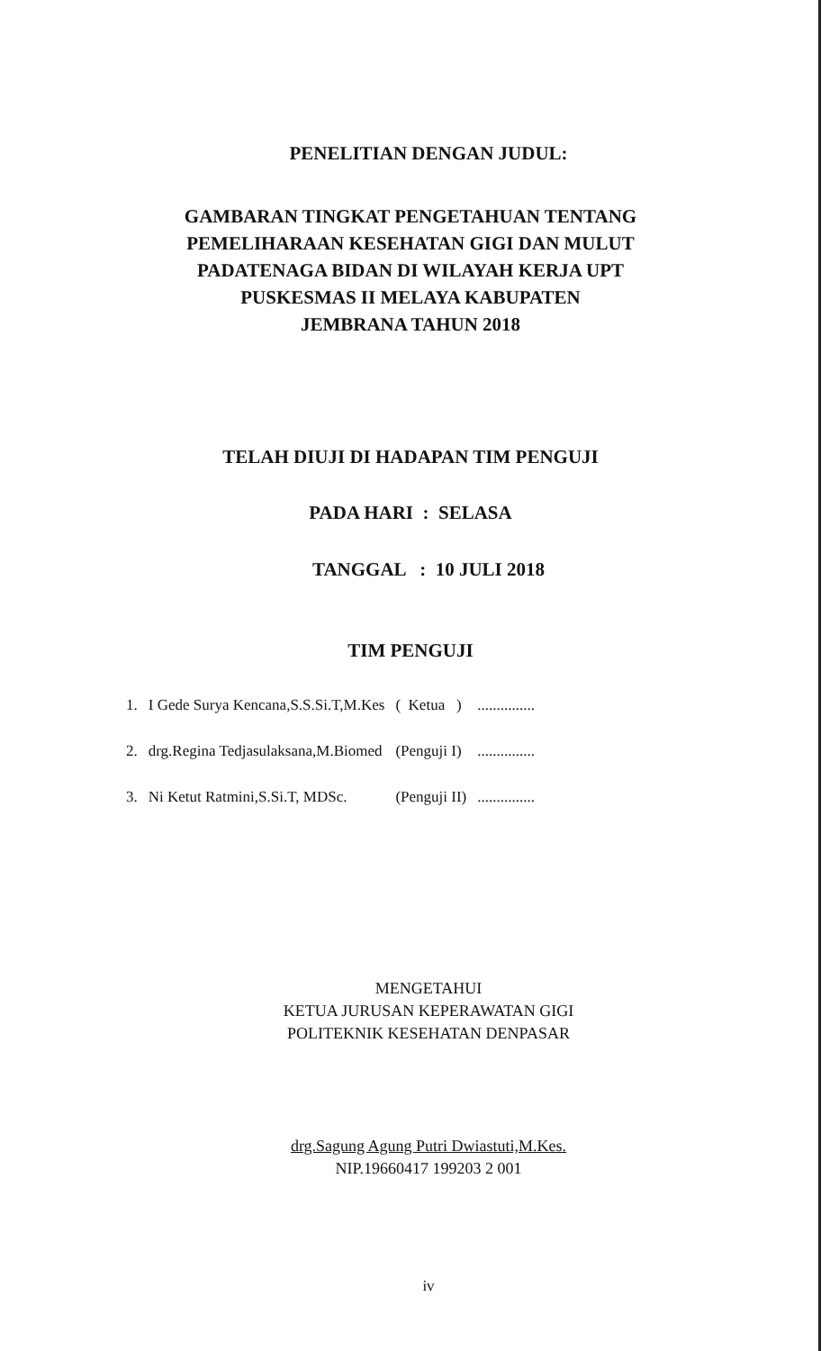PENELITIAN DENGAN JUDUL:
GAMBARAN TINGKAT PENGETAHUAN TENTANG
PEMELIHARAAN KESEHATAN GIGI DAN MULUT
PADATENAGA BIDAN DI WILAYAH KERJA UPT
PUSKESMAS II MELAYA KABUPATEN
JEMBRANA TAHUN 2018
TELAH DIUJI DI HADAPAN TIM PENGUJI
PADA HARI : SELASA
TANGGAL : 10 JULI 2018
TIM PENGUJI
| 1. | I Gede Surya Kencana,S.S.Si.T,M.Kes | ( Ketua ) | ............... |
| 2. | drg.Regina Tedjasulaksana,M.Biomed | (Penguji I) | ............... |
| 3. | Ni Ketut Ratmini,S.Si.T, MDSc. | (Penguji II) | ............... |
MENGETAHUI
KETUA JURUSAN KEPERAWATAN GIGI
POLITEKNIK KESEHATAN DENPASAR
drg.Sagung Agung Putri Dwiastuti,M.Kes.
NIP.19660417 199203 2 001
iv